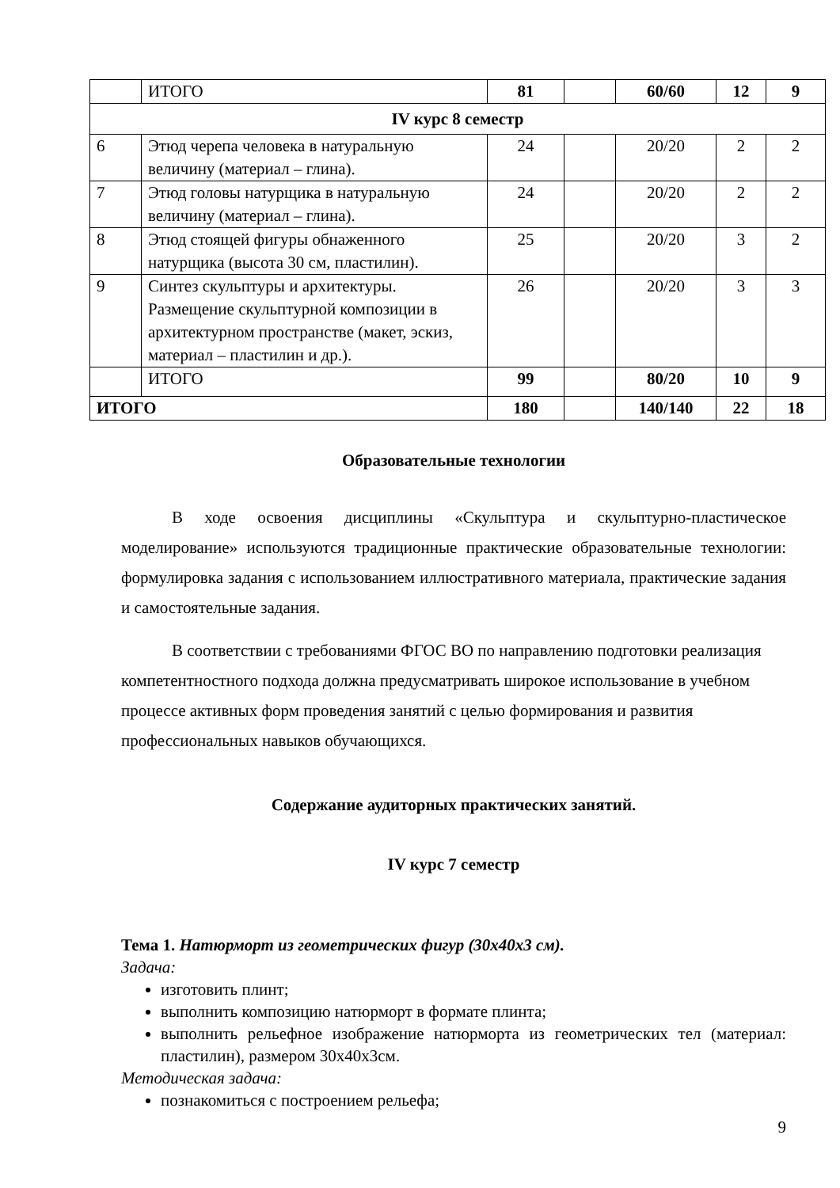| | ИТОГО | 81 | | 60/60 | 12 | 9 |
| IV курс 8 семестр | | | | | | |
| 6 | Этюд черепа человека в натуральную величину (материал – глина). | 24 | | 20/20 | 2 | 2 |
| 7 | Этюд головы натурщика в натуральную величину (материал – глина). | 24 | | 20/20 | 2 | 2 |
| 8 | Этюд стоящей фигуры обнаженного натурщика (высота 30 см, пластилин). | 25 | | 20/20 | 3 | 2 |
| 9 | Синтез скульптуры и архитектуры. Размещение скульптурной композиции в архитектурном пространстве (макет, эскиз, материал – пластилин и др.). | 26 | | 20/20 | 3 | 3 |
| | ИТОГО | 99 | | 80/20 | 10 | 9 |
| ИТОГО | | 180 | | 140/140 | 22 | 18 |
Образовательные технологии
В ходе освоения дисциплины «Скульптура и скульптурно-пластическое моделирование» используются традиционные практические образовательные технологии: формулировка задания с использованием иллюстративного материала, практические задания и самостоятельные задания.
В соответствии с требованиями ФГОС ВО по направлению подготовки реализация компетентностного подхода должна предусматривать широкое использование в учебном процессе активных форм проведения занятий с целью формирования и развития профессиональных навыков обучающихся.
Содержание аудиторных практических занятий.
IV курс 7 семестр
Тема 1. Натюрморт из геометрических фигур (30х40х3 см).
Задача:
изготовить плинт;
выполнить композицию натюрморт в формате плинта;
выполнить рельефное изображение натюрморта из геометрических тел (материал: пластилин), размером 30х40х3см.
Методическая задача:
познакомиться с построением рельефа;
9